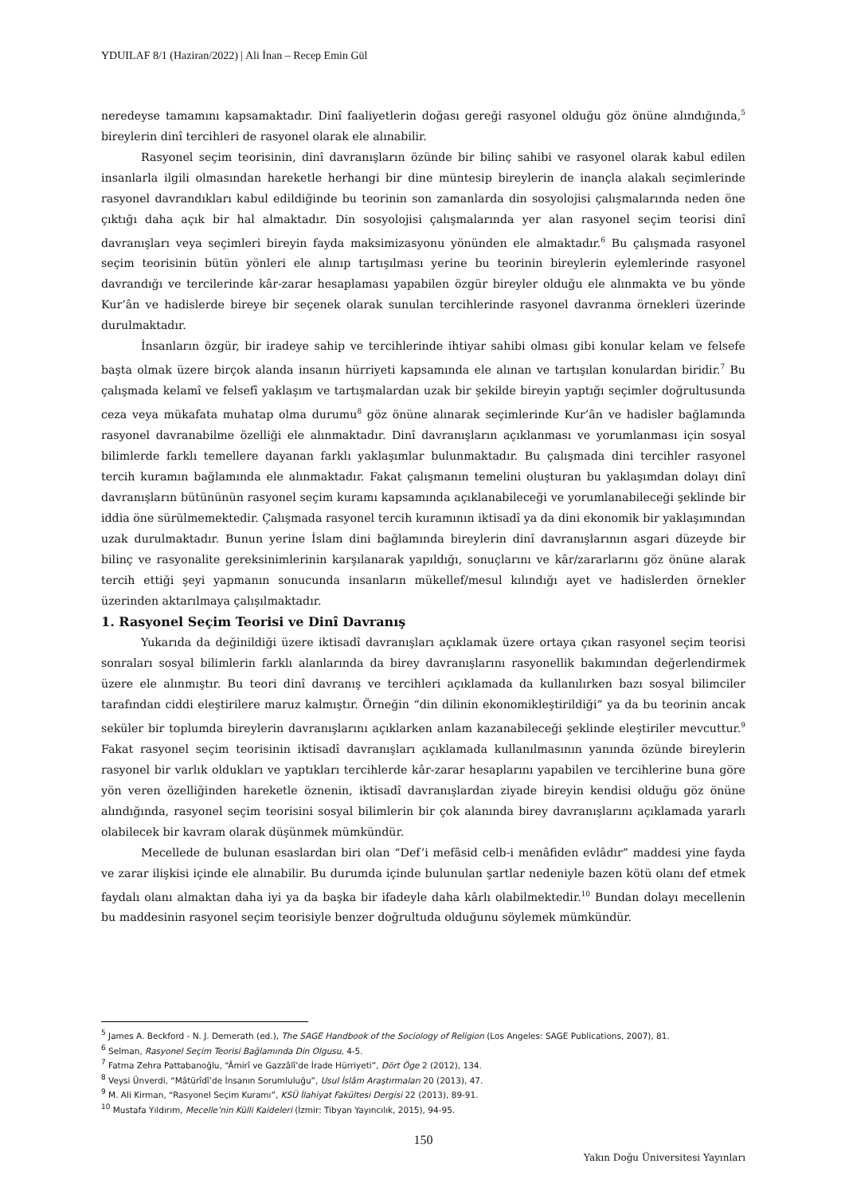YDUILAF 8/1 (Haziran/2022) | Ali İnan – Recep Emin Gül
neredeyse tamamını kapsamaktadır. Dinî faaliyetlerin doğası gereği rasyonel olduğu göz önüne alındığında,<sup>5</sup> bireylerin dinî tercihleri de rasyonel olarak ele alınabilir.
Rasyonel seçim teorisinin, dinî davranışların özünde bir bilinç sahibi ve rasyonel olarak kabul edilen insanlarla ilgili olmasından hareketle herhangi bir dine müntesip bireylerin de inançla alakalı seçimlerinde rasyonel davrandıkları kabul edildiğinde bu teorinin son zamanlarda din sosyolojisi çalışmalarında neden öne çıktığı daha açık bir hal almaktadır. Din sosyolojisi çalışmalarında yer alan rasyonel seçim teorisi dinî davranışları veya seçimleri bireyin fayda maksimizasyonu yönünden ele almaktadır.<sup>6</sup> Bu çalışmada rasyonel seçim teorisinin bütün yönleri ele alınıp tartışılması yerine bu teorinin bireylerin eylemlerinde rasyonel davrandığı ve tercilerinde kâr-zarar hesaplaması yapabilen özgür bireyler olduğu ele alınmakta ve bu yönde Kur’ân ve hadislerde bireye bir seçenek olarak sunulan tercihlerinde rasyonel davranma örnekleri üzerinde durulmaktadır.
İnsanların özgür, bir iradeye sahip ve tercihlerinde ihtiyar sahibi olması gibi konular kelam ve felsefe başta olmak üzere birçok alanda insanın hürriyeti kapsamında ele alınan ve tartışılan konulardan biridir.<sup>7</sup> Bu çalışmada kelamî ve felsefî yaklaşım ve tartışmalardan uzak bir şekilde bireyin yaptığı seçimler doğrultusunda ceza veya mükafata muhatap olma durumu<sup>8</sup> göz önüne alınarak seçimlerinde Kur’ân ve hadisler bağlamında rasyonel davranabilme özelliği ele alınmaktadır. Dinî davranışların açıklanması ve yorumlanması için sosyal bilimlerde farklı temellere dayanan farklı yaklaşımlar bulunmaktadır. Bu çalışmada dini tercihler rasyonel tercih kuramın bağlamında ele alınmaktadır. Fakat çalışmanın temelini oluşturan bu yaklaşımdan dolayı dinî davranışların bütününün rasyonel seçim kuramı kapsamında açıklanabileceği ve yorumlanabileceği şeklinde bir iddia öne sürülmemektedir. Çalışmada rasyonel tercih kuramının iktisadî ya da dini ekonomik bir yaklaşımından uzak durulmaktadır. Bunun yerine İslam dini bağlamında bireylerin dinî davranışlarının asgari düzeyde bir bilinç ve rasyonalite gereksinimlerinin karşılanarak yapıldığı, sonuçlarını ve kâr/zararlarını göz önüne alarak tercih ettiği şeyi yapmanın sonucunda insanların mükellef/mesul kılındığı ayet ve hadislerden örnekler üzerinden aktarılmaya çalışılmaktadır.
1. Rasyonel Seçim Teorisi ve Dinî Davranış
Yukarıda da değinildiği üzere iktisadî davranışları açıklamak üzere ortaya çıkan rasyonel seçim teorisi sonraları sosyal bilimlerin farklı alanlarında da birey davranışlarını rasyonellik bakımından değerlendirmek üzere ele alınmıştır. Bu teori dinî davranış ve tercihleri açıklamada da kullanılırken bazı sosyal bilimciler tarafından ciddi eleştirilere maruz kalmıştır. Örneğin “din dilinin ekonomikleştirildiği” ya da bu teorinin ancak seküler bir toplumda bireylerin davranışlarını açıklarken anlam kazanabileceği şeklinde eleştiriler mevcuttur.<sup>9</sup> Fakat rasyonel seçim teorisinin iktisadî davranışları açıklamada kullanılmasının yanında özünde bireylerin rasyonel bir varlık oldukları ve yaptıkları tercihlerde kâr-zarar hesaplarını yapabilen ve tercihlerine buna göre yön veren özelliğinden hareketle öznenin, iktisadî davranışlardan ziyade bireyin kendisi olduğu göz önüne alındığında, rasyonel seçim teorisini sosyal bilimlerin bir çok alanında birey davranışlarını açıklamada yararlı olabilecek bir kavram olarak düşünmek mümkündür.
Mecellede de bulunan esaslardan biri olan “Def’i mefâsid celb-i menâfiden evlâdır” maddesi yine fayda ve zarar ilişkisi içinde ele alınabilir. Bu durumda içinde bulunulan şartlar nedeniyle bazen kötü olanı def etmek faydalı olanı almaktan daha iyi ya da başka bir ifadeyle daha kârlı olabilmektedir.<sup>10</sup> Bundan dolayı mecellenin bu maddesinin rasyonel seçim teorisiyle benzer doğrultuda olduğunu söylemek mümkündür.
<sup>5</sup> James A. Beckford - N. J. Demerath (ed.), The SAGE Handbook of the Sociology of Religion (Los Angeles: SAGE Publications, 2007), 81.
<sup>6</sup> Selman, Rasyonel Seçim Teorisi Bağlamında Din Olgusu, 4-5.
<sup>7</sup> Fatma Zehra Pattabanoğlu, “Âmirî ve Gazzâlî’de İrade Hürriyeti”, Dört Öge 2 (2012), 134.
<sup>8</sup> Veysi Ünverdi, “Mâtürîdî’de İnsanın Sorumluluğu”, Usul İslâm Araştırmaları 20 (2013), 47.
<sup>9</sup> M. Ali Kirman, “Rasyonel Seçim Kuramı”, KSÜ İlahiyat Fakültesi Dergisi 22 (2013), 89-91.
<sup>10</sup> Mustafa Yıldırım, Mecelle’nin Külli Kaideleri (İzmir: Tibyan Yayıncılık, 2015), 94-95.
150
Yakın Doğu Üniversitesi Yayınları